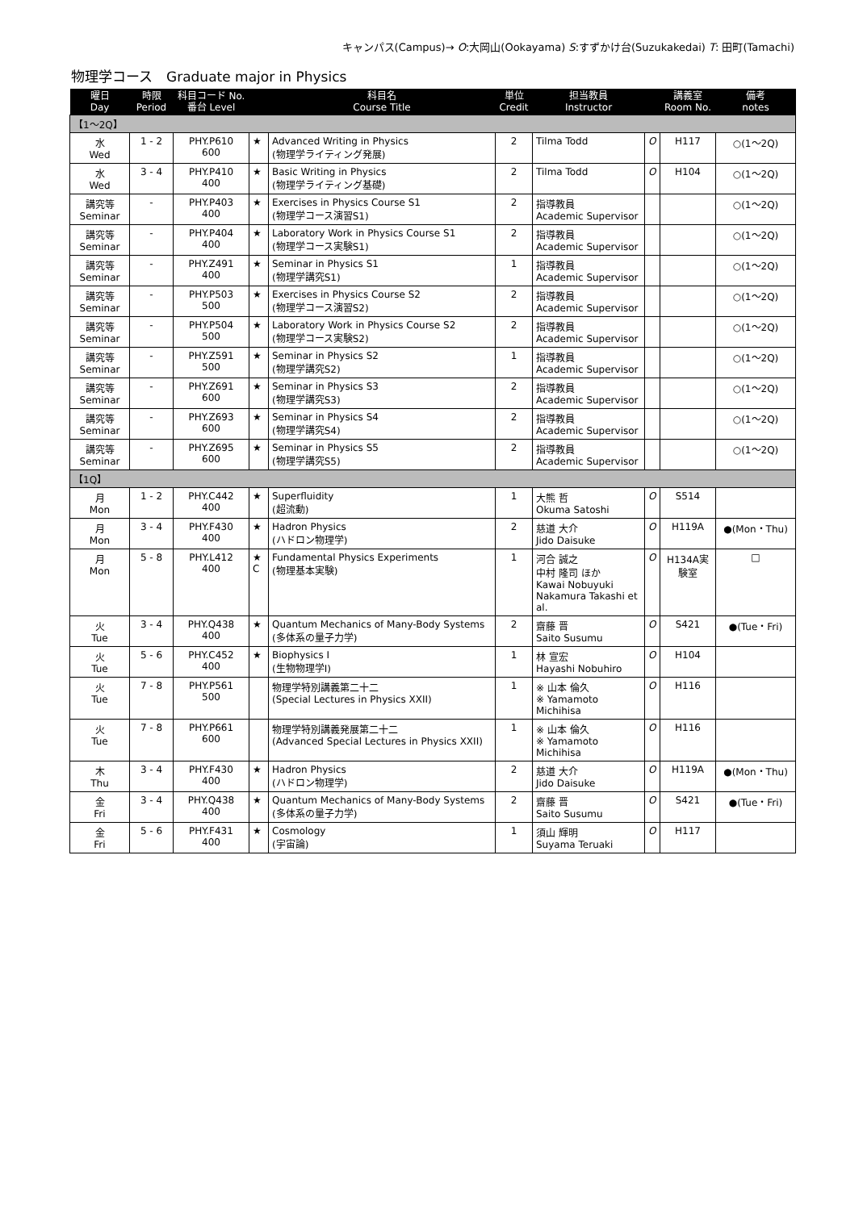キャンパス(Campus)→ O:大岡山(Ookayama) S:すずかけ台(Suzukakedai) T: 田町(Tamachi)
物理学コース　Graduate major in Physics
| 曜日 Day | 時限 Period | 科目コード No. 番台 Level | | 科目名 Course Title | 単位 Credit | 担当教員 Instructor | | 講義室 Room No. | 備考 notes |
| --- | --- | --- | --- | --- | --- | --- | --- | --- | --- |
| 【1～2Q】 | | | | | | | | | |
| 水 Wed | 1 - 2 | PHY.P610 600 | ★ | Advanced Writing in Physics (物理学ライティング発展) | 2 | Tilma Todd | O | H117 | ○(1～2Q) |
| 水 Wed | 3 - 4 | PHY.P410 400 | ★ | Basic Writing in Physics (物理学ライティング基礎) | 2 | Tilma Todd | O | H104 | ○(1～2Q) |
| 講究等 Seminar | - | PHY.P403 400 | ★ | Exercises in Physics Course S1 (物理学コース演習S1) | 2 | 指導教員 Academic Supervisor | | | ○(1～2Q) |
| 講究等 Seminar | - | PHY.P404 400 | ★ | Laboratory Work in Physics Course S1 (物理学コース実験S1) | 2 | 指導教員 Academic Supervisor | | | ○(1～2Q) |
| 講究等 Seminar | - | PHY.Z491 400 | ★ | Seminar in Physics S1 (物理学講究S1) | 1 | 指導教員 Academic Supervisor | | | ○(1～2Q) |
| 講究等 Seminar | - | PHY.P503 500 | ★ | Exercises in Physics Course S2 (物理学コース演習S2) | 2 | 指導教員 Academic Supervisor | | | ○(1～2Q) |
| 講究等 Seminar | - | PHY.P504 500 | ★ | Laboratory Work in Physics Course S2 (物理学コース実験S2) | 2 | 指導教員 Academic Supervisor | | | ○(1～2Q) |
| 講究等 Seminar | - | PHY.Z591 500 | ★ | Seminar in Physics S2 (物理学講究S2) | 1 | 指導教員 Academic Supervisor | | | ○(1～2Q) |
| 講究等 Seminar | - | PHY.Z691 600 | ★ | Seminar in Physics S3 (物理学講究S3) | 2 | 指導教員 Academic Supervisor | | | ○(1～2Q) |
| 講究等 Seminar | - | PHY.Z693 600 | ★ | Seminar in Physics S4 (物理学講究S4) | 2 | 指導教員 Academic Supervisor | | | ○(1～2Q) |
| 講究等 Seminar | - | PHY.Z695 600 | ★ | Seminar in Physics S5 (物理学講究S5) | 2 | 指導教員 Academic Supervisor | | | ○(1～2Q) |
| 【1Q】 | | | | | | | | | |
| 月 Mon | 1 - 2 | PHY.C442 400 | ★ | Superfluidity (超流動) | 1 | 大熊 哲 Okuma Satoshi | O | S514 | |
| 月 Mon | 3 - 4 | PHY.F430 400 | ★ | Hadron Physics (ハドロン物理学) | 2 | 慈道 大介 Jido Daisuke | O | H119A | ●(Mon・Thu) |
| 月 Mon | 5 - 8 | PHY.L412 400 | ★ C | Fundamental Physics Experiments (物理基本実験) | 1 | 河合 誠之 中村 隆司 ほか Kawai Nobuyuki Nakamura Takashi et al. | O | H134A実験室 | □ |
| 火 Tue | 3 - 4 | PHY.Q438 400 | ★ | Quantum Mechanics of Many-Body Systems (多体系の量子力学) | 2 | 齋藤 晋 Saito Susumu | O | S421 | ●(Tue・Fri) |
| 火 Tue | 5 - 6 | PHY.C452 400 | ★ | Biophysics I (生物物理学I) | 1 | 林 宣宏 Hayashi Nobuhiro | O | H104 | |
| 火 Tue | 7 - 8 | PHY.P561 500 | | 物理学特別講義第二十二 (Special Lectures in Physics XXII) | 1 | ※ 山本 倫久 ※ Yamamoto Michihisa | O | H116 | |
| 火 Tue | 7 - 8 | PHY.P661 600 | | 物理学特別講義発展第二十二 (Advanced Special Lectures in Physics XXII) | 1 | ※ 山本 倫久 ※ Yamamoto Michihisa | O | H116 | |
| 木 Thu | 3 - 4 | PHY.F430 400 | ★ | Hadron Physics (ハドロン物理学) | 2 | 慈道 大介 Jido Daisuke | O | H119A | ●(Mon・Thu) |
| 金 Fri | 3 - 4 | PHY.Q438 400 | ★ | Quantum Mechanics of Many-Body Systems (多体系の量子力学) | 2 | 齋藤 晋 Saito Susumu | O | S421 | ●(Tue・Fri) |
| 金 Fri | 5 - 6 | PHY.F431 400 | ★ | Cosmology (宇宙論) | 1 | 須山 輝明 Suyama Teruaki | O | H117 | |